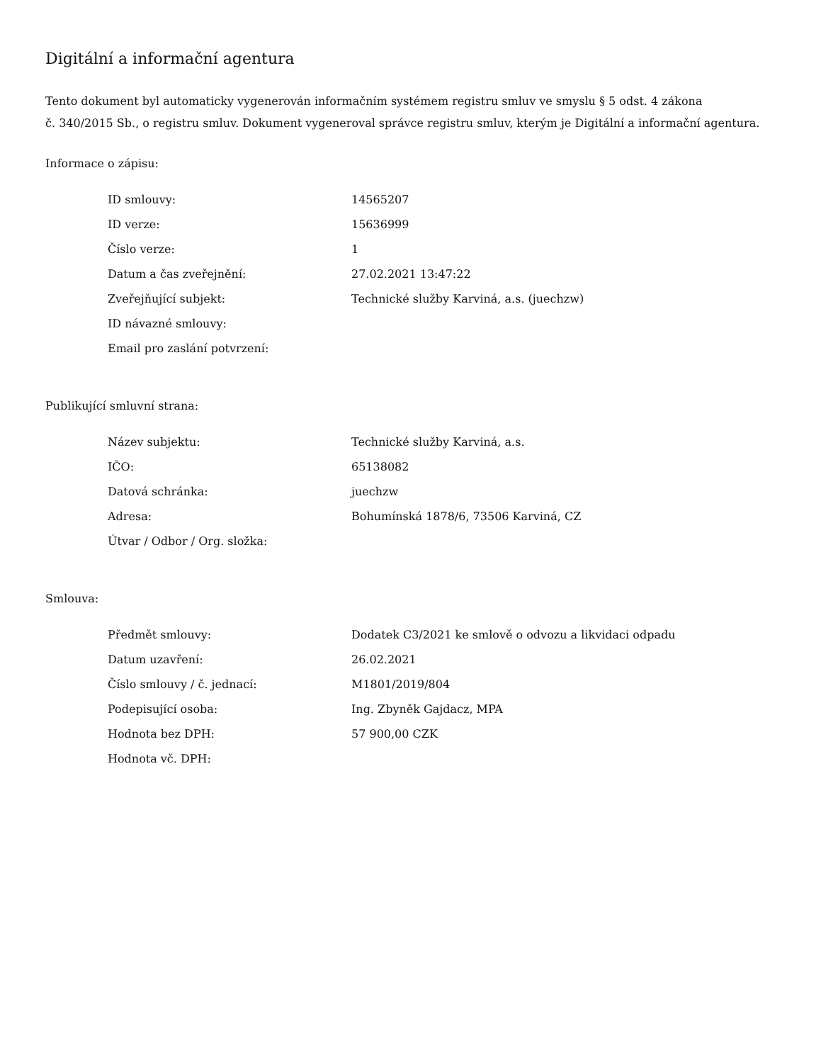Digitální a informační agentura
Tento dokument byl automaticky vygenerován informačním systémem registru smluv ve smyslu § 5 odst. 4 zákona
č. 340/2015 Sb., o registru smluv. Dokument vygeneroval správce registru smluv, kterým je Digitální a informační agentura.
Informace o zápisu:
| ID smlouvy: | 14565207 |
| ID verze: | 15636999 |
| Číslo verze: | 1 |
| Datum a čas zveřejnění: | 27.02.2021 13:47:22 |
| Zveřejňující subjekt: | Technické služby Karviná, a.s. (juechzw) |
| ID návazné smlouvy: | |
| Email pro zaslání potvrzení: | |
Publikující smluvní strana:
| Název subjektu: | Technické služby Karviná, a.s. |
| IČO: | 65138082 |
| Datová schránka: | juechzw |
| Adresa: | Bohumínská 1878/6, 73506 Karviná, CZ |
| Útvar / Odbor / Org. složka: | |
Smlouva:
| Předmět smlouvy: | Dodatek C3/2021 ke smlově o odvozu a likvidaci odpadu |
| Datum uzavření: | 26.02.2021 |
| Číslo smlouvy / č. jednací: | M1801/2019/804 |
| Podepisující osoba: | Ing. Zbyněk Gajdacz, MPA |
| Hodnota bez DPH: | 57 900,00 CZK |
| Hodnota vč. DPH: | |